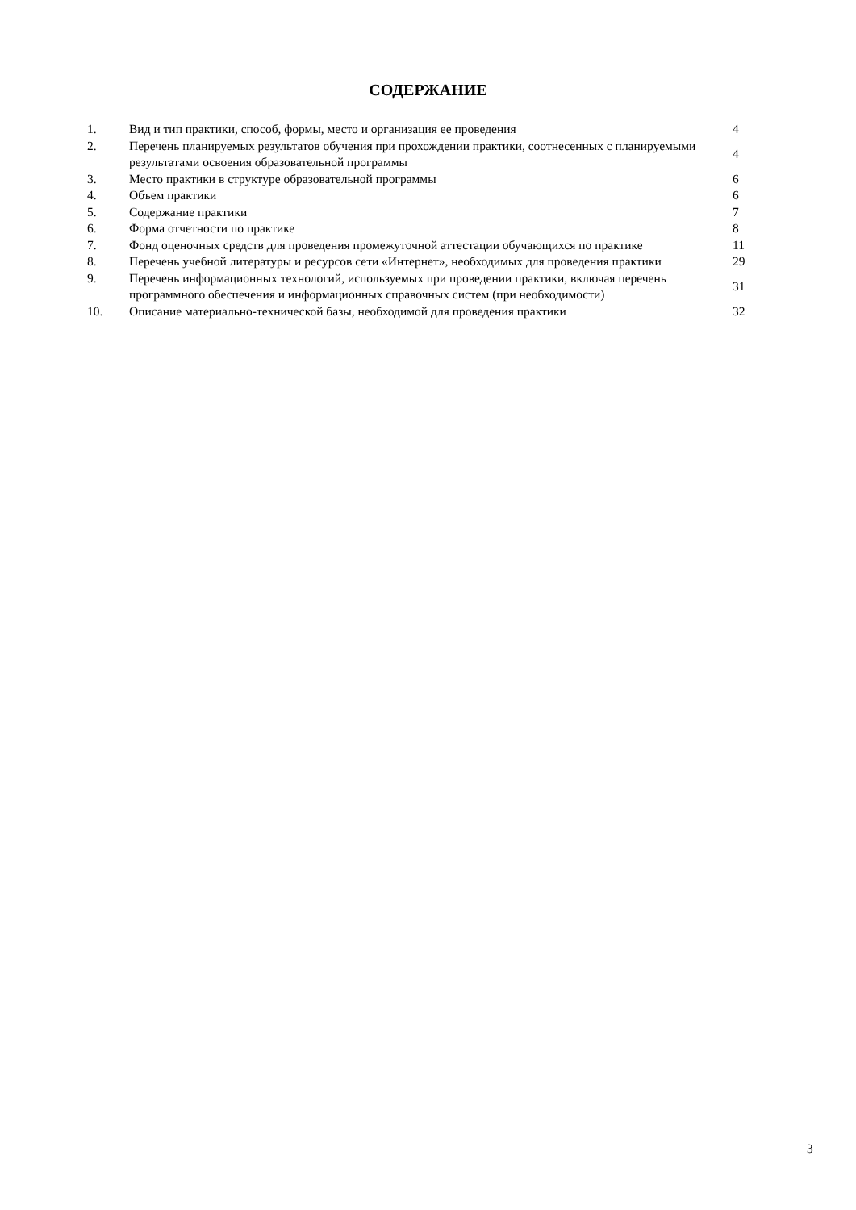СОДЕРЖАНИЕ
| 1. | Вид и тип практики, способ, формы, место и организация ее проведения | 4 |
| 2. | Перечень планируемых результатов обучения при прохождении практики, соотнесенных с планируемыми результатами освоения образовательной программы | 4 |
| 3. | Место практики в структуре образовательной программы | 6 |
| 4. | Объем практики | 6 |
| 5. | Содержание практики | 7 |
| 6. | Форма отчетности по практике | 8 |
| 7. | Фонд оценочных средств для проведения промежуточной аттестации обучающихся по практике | 11 |
| 8. | Перечень учебной литературы и ресурсов сети «Интернет», необходимых для проведения практики | 29 |
| 9. | Перечень информационных технологий, используемых при проведении практики, включая перечень программного обеспечения и информационных справочных систем (при необходимости) | 31 |
| 10. | Описание материально-технической базы, необходимой для проведения практики | 32 |
3